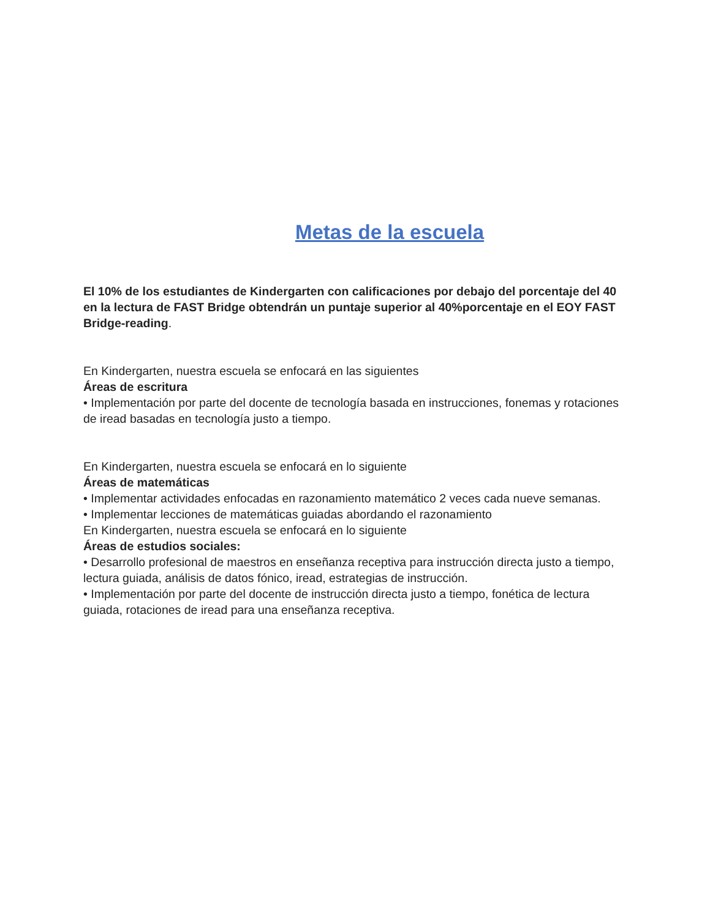Metas de la escuela
El 10% de los estudiantes de Kindergarten con calificaciones por debajo del porcentaje del 40 en la lectura de FAST Bridge obtendrán un puntaje superior al 40%porcentaje en el EOY FAST Bridge-reading.
En Kindergarten, nuestra escuela se enfocará en las siguientes
Áreas de escritura
• Implementación por parte del docente de tecnología basada en instrucciones, fonemas y rotaciones de iread basadas en tecnología justo a tiempo.
En Kindergarten, nuestra escuela se enfocará en lo siguiente
Áreas de matemáticas
• Implementar actividades enfocadas en razonamiento matemático 2 veces cada nueve semanas.
• Implementar lecciones de matemáticas guiadas abordando el razonamiento
En Kindergarten, nuestra escuela se enfocará en lo siguiente
Áreas de estudios sociales:
• Desarrollo profesional de maestros en enseñanza receptiva para instrucción directa justo a tiempo, lectura guiada, análisis de datos fónico, iread, estrategias de instrucción.
• Implementación por parte del docente de instrucción directa justo a tiempo, fonética de lectura guiada, rotaciones de iread para una enseñanza receptiva.